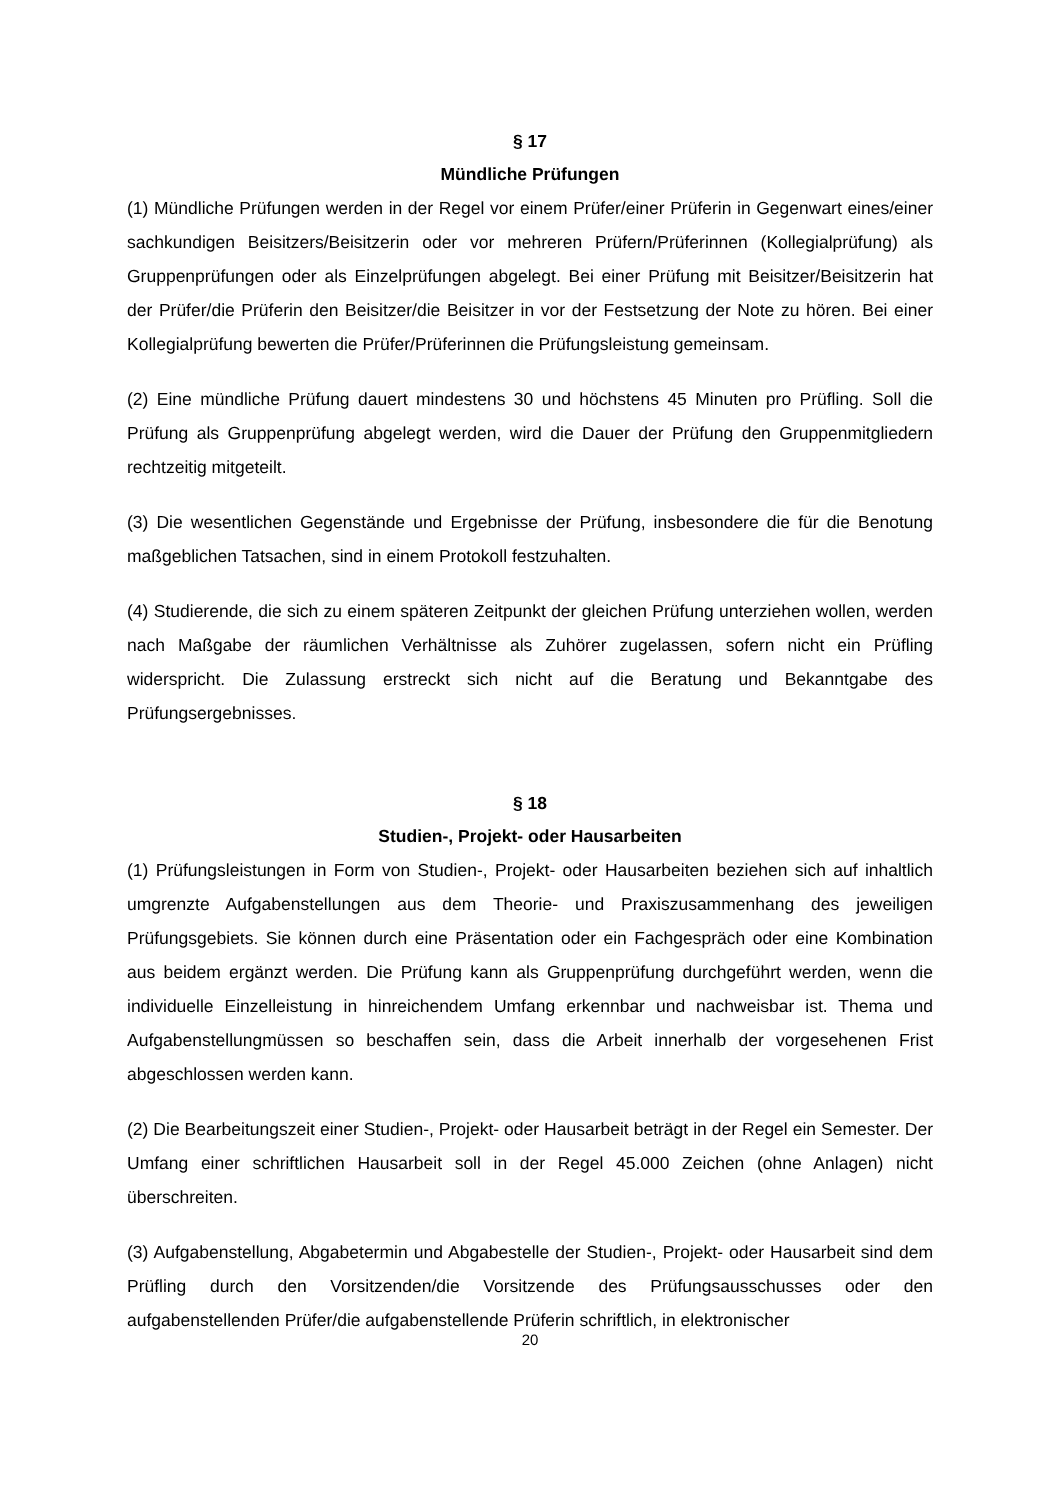§ 17
Mündliche Prüfungen
(1) Mündliche Prüfungen werden in der Regel vor einem Prüfer/einer Prüferin in Gegenwart eines/einer sachkundigen Beisitzers/Beisitzerin oder vor mehreren Prüfern/Prüferinnen (Kollegialprüfung) als Gruppenprüfungen oder als Einzelprüfungen abgelegt. Bei einer Prüfung mit Beisitzer/Beisitzerin hat der Prüfer/die Prüferin den Beisitzer/die Beisitzer in vor der Festsetzung der Note zu hören. Bei einer Kollegialprüfung bewerten die Prüfer/Prüferinnen die Prüfungsleistung gemeinsam.
(2) Eine mündliche Prüfung dauert mindestens 30 und höchstens 45 Minuten pro Prüfling. Soll die Prüfung als Gruppenprüfung abgelegt werden, wird die Dauer der Prüfung den Gruppenmitgliedern rechtzeitig mitgeteilt.
(3) Die wesentlichen Gegenstände und Ergebnisse der Prüfung, insbesondere die für die Benotung maßgeblichen Tatsachen, sind in einem Protokoll festzuhalten.
(4) Studierende, die sich zu einem späteren Zeitpunkt der gleichen Prüfung unterziehen wollen, werden nach Maßgabe der räumlichen Verhältnisse als Zuhörer zugelassen, sofern nicht ein Prüfling widerspricht. Die Zulassung erstreckt sich nicht auf die Beratung und Bekanntgabe des Prüfungsergebnisses.
§ 18
Studien-, Projekt- oder Hausarbeiten
(1) Prüfungsleistungen in Form von Studien-, Projekt- oder Hausarbeiten beziehen sich auf inhaltlich umgrenzte Aufgabenstellungen aus dem Theorie- und Praxiszusammenhang des jeweiligen Prüfungsgebiets. Sie können durch eine Präsentation oder ein Fachgespräch oder eine Kombination aus beidem ergänzt werden. Die Prüfung kann als Gruppenprüfung durchgeführt werden, wenn die individuelle Einzelleistung in hinreichendem Umfang erkennbar und nachweisbar ist. Thema und Aufgabenstellungmüssen so beschaffen sein, dass die Arbeit innerhalb der vorgesehenen Frist abgeschlossen werden kann.
(2) Die Bearbeitungszeit einer Studien-, Projekt- oder Hausarbeit beträgt in der Regel ein Semester. Der Umfang einer schriftlichen Hausarbeit soll in der Regel 45.000 Zeichen (ohne Anlagen) nicht überschreiten.
(3) Aufgabenstellung, Abgabetermin und Abgabestelle der Studien-, Projekt- oder Hausarbeit sind dem Prüfling durch den Vorsitzenden/die Vorsitzende des Prüfungsausschusses oder den aufgabenstellenden Prüfer/die aufgabenstellende Prüferin schriftlich, in elektronischer
20